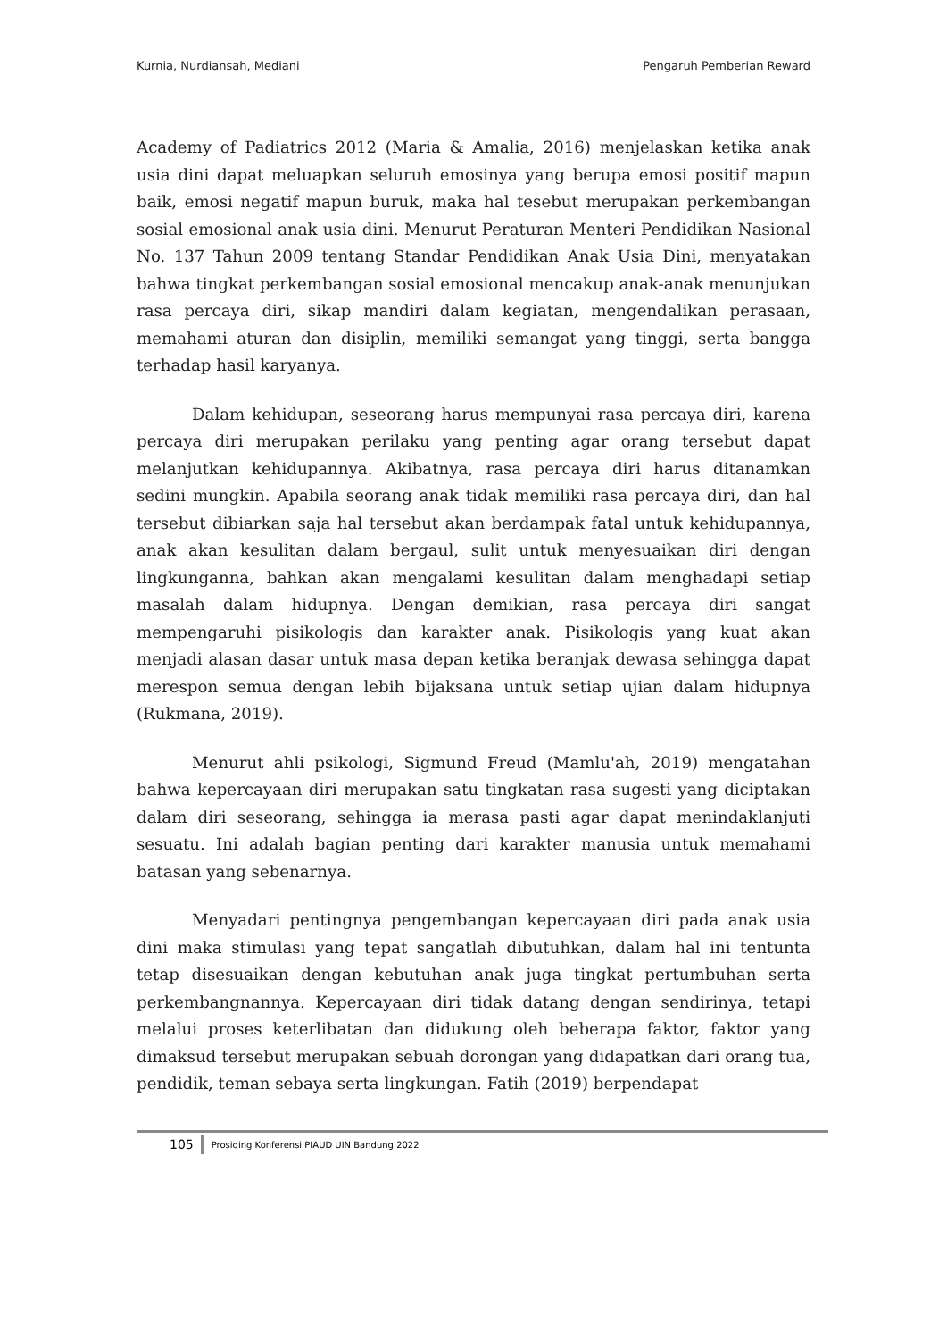Kurnia, Nurdiansah, Mediani Pengaruh Pemberian Reward
Academy of Padiatrics 2012 (Maria & Amalia, 2016) menjelaskan ketika anak usia dini dapat meluapkan seluruh emosinya yang berupa emosi positif mapun baik, emosi negatif mapun buruk, maka hal tesebut merupakan perkembangan sosial emosional anak usia dini. Menurut Peraturan Menteri Pendidikan Nasional No. 137 Tahun 2009 tentang Standar Pendidikan Anak Usia Dini, menyatakan bahwa tingkat perkembangan sosial emosional mencakup anak-anak menunjukan rasa percaya diri, sikap mandiri dalam kegiatan, mengendalikan perasaan, memahami aturan dan disiplin, memiliki semangat yang tinggi, serta bangga terhadap hasil karyanya.
Dalam kehidupan, seseorang harus mempunyai rasa percaya diri, karena percaya diri merupakan perilaku yang penting agar orang tersebut dapat melanjutkan kehidupannya. Akibatnya, rasa percaya diri harus ditanamkan sedini mungkin. Apabila seorang anak tidak memiliki rasa percaya diri, dan hal tersebut dibiarkan saja hal tersebut akan berdampak fatal untuk kehidupannya, anak akan kesulitan dalam bergaul, sulit untuk menyesuaikan diri dengan lingkunganna, bahkan akan mengalami kesulitan dalam menghadapi setiap masalah dalam hidupnya. Dengan demikian, rasa percaya diri sangat mempengaruhi pisikologis dan karakter anak. Pisikologis yang kuat akan menjadi alasan dasar untuk masa depan ketika beranjak dewasa sehingga dapat merespon semua dengan lebih bijaksana untuk setiap ujian dalam hidupnya (Rukmana, 2019).
Menurut ahli psikologi, Sigmund Freud (Mamlu'ah, 2019) mengatahan bahwa kepercayaan diri merupakan satu tingkatan rasa sugesti yang diciptakan dalam diri seseorang, sehingga ia merasa pasti agar dapat menindaklanjuti sesuatu. Ini adalah bagian penting dari karakter manusia untuk memahami batasan yang sebenarnya.
Menyadari pentingnya pengembangan kepercayaan diri pada anak usia dini maka stimulasi yang tepat sangatlah dibutuhkan, dalam hal ini tentunta tetap disesuaikan dengan kebutuhan anak juga tingkat pertumbuhan serta perkembangnannya. Kepercayaan diri tidak datang dengan sendirinya, tetapi melalui proses keterlibatan dan didukung oleh beberapa faktor, faktor yang dimaksud tersebut merupakan sebuah dorongan yang didapatkan dari orang tua, pendidik, teman sebaya serta lingkungan. Fatih (2019) berpendapat
105 Prosiding Konferensi PIAUD UIN Bandung 2022